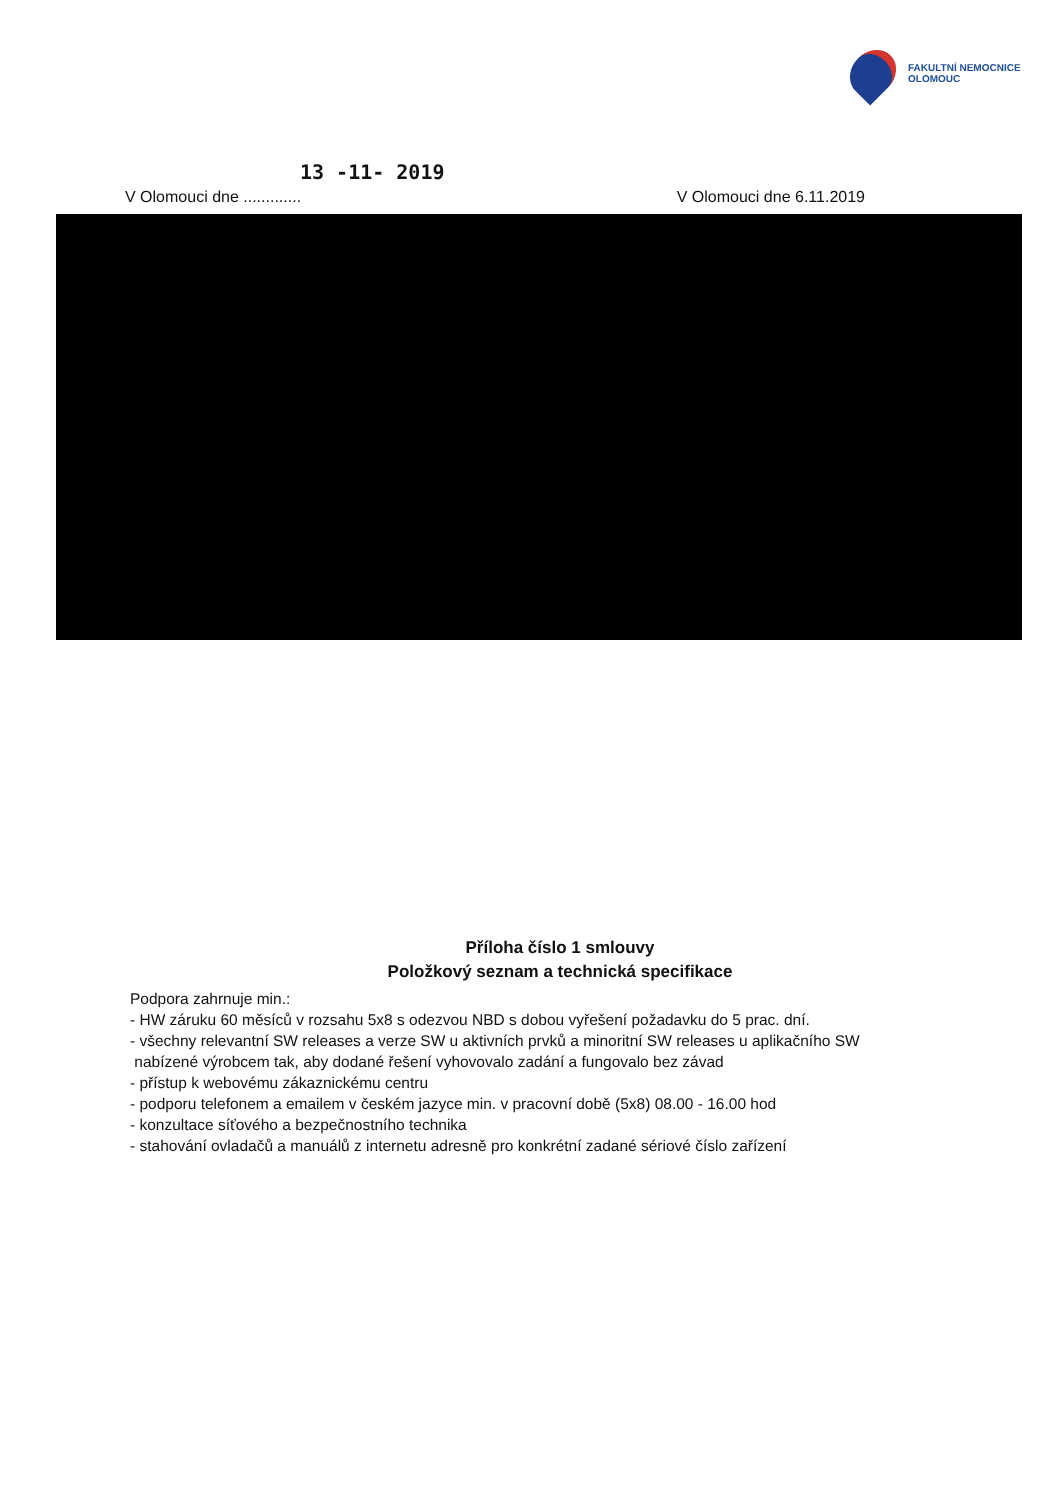FAKULTNÍ NEMOCNICE
OLOMOUC
13 -11- 2019
V Olomouci dne ............. V Olomouci dne 6.11.2019
Příloha číslo 1 smlouvy
Položkový seznam a technická specifikace
Podpora zahrnuje min.:
- HW záruku 60 měsíců v rozsahu 5x8 s odezvou NBD s dobou vyřešení požadavku do 5 prac. dní.
- všechny relevantní SW releases a verze SW u aktivních prvků a minoritní SW releases u aplikačního SW
nabízené výrobcem tak, aby dodané řešení vyhovovalo zadání a fungovalo bez závad
- přístup k webovému zákaznickému centru
- podporu telefonem a emailem v českém jazyce min. v pracovní době (5x8) 08.00 - 16.00 hod
- konzultace síťového a bezpečnostního technika
- stahování ovladačů a manuálů z internetu adresně pro konkrétní zadané sériové číslo zařízení